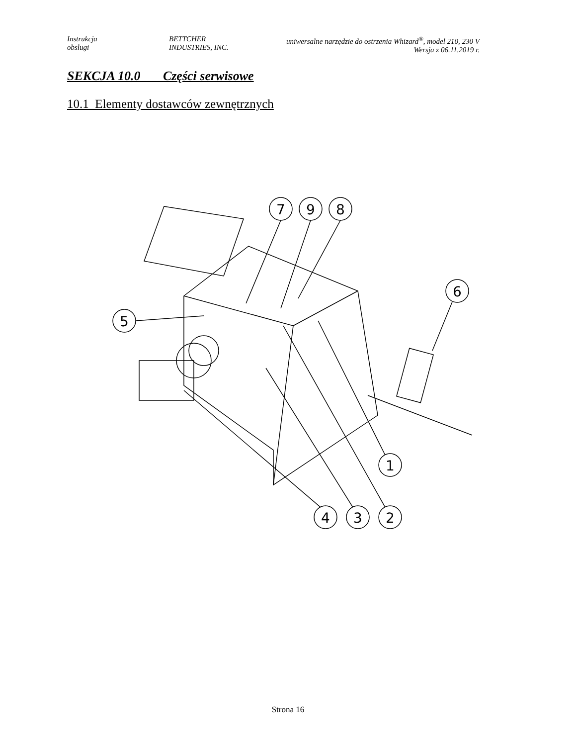Instrukcja
obsługi
BETTCHER
INDUSTRIES, INC.
uniwersalne narzędzie do ostrzenia Whizard<sup>®</sup>, model 210, 230 V
Wersja z 06.11.2019 r.
SEKCJA 10.0 Części serwisowe
10.1 Elementy dostawców zewnętrznych
7
9
8
6
5
1
4
3
2
Strona 16